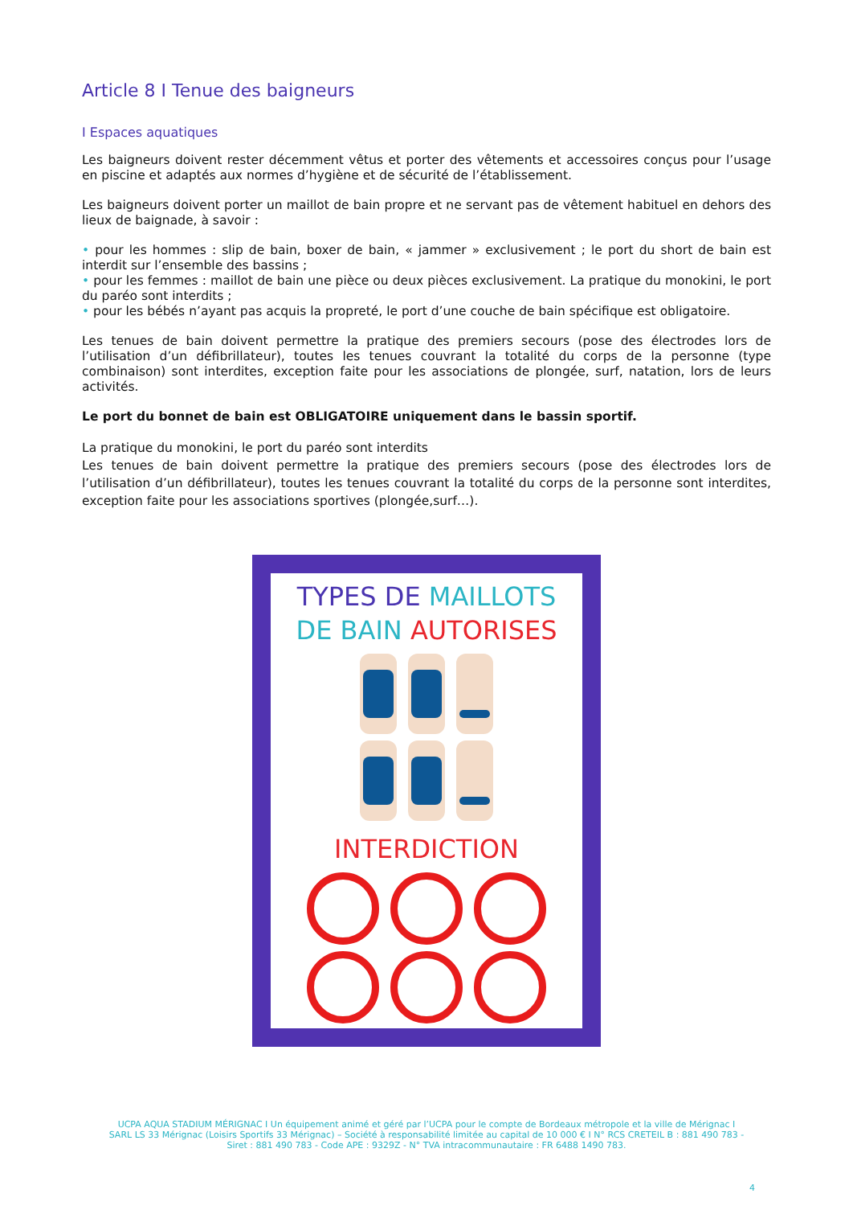Article 8 I Tenue des baigneurs
I Espaces aquatiques
Les baigneurs doivent rester décemment vêtus et porter des vêtements et accessoires conçus pour l’usage en piscine et adaptés aux normes d’hygiène et de sécurité de l’établissement.
Les baigneurs doivent porter un maillot de bain propre et ne servant pas de vêtement habituel en dehors des lieux de baignade, à savoir :
• pour les hommes : slip de bain, boxer de bain, « jammer » exclusivement ; le port du short de bain est interdit sur l’ensemble des bassins ;
• pour les femmes : maillot de bain une pièce ou deux pièces exclusivement. La pratique du monokini, le port du paréo sont interdits ;
• pour les bébés n’ayant pas acquis la propreté, le port d’une couche de bain spécifique est obligatoire.
Les tenues de bain doivent permettre la pratique des premiers secours (pose des électrodes lors de l’utilisation d’un défibrillateur), toutes les tenues couvrant la totalité du corps de la personne (type combinaison) sont interdites, exception faite pour les associations de plongée, surf, natation, lors de leurs activités.
Le port du bonnet de bain est OBLIGATOIRE uniquement dans le bassin sportif.
La pratique du monokini, le port du paréo sont interdits
Les tenues de bain doivent permettre la pratique des premiers secours (pose des électrodes lors de l’utilisation d’un défibrillateur), toutes les tenues couvrant la totalité du corps de la personne sont interdites, exception faite pour les associations sportives (plongée,surf…).
TYPES DE MAILLOTS
DE BAIN AUTORISES
INTERDICTION
UCPA AQUA STADIUM MÉRIGNAC I Un équipement animé et géré par l’UCPA pour le compte de Bordeaux métropole et la ville de Mérignac I
SARL LS 33 Mérignac (Loisirs Sportifs 33 Mérignac) – Société à responsabilité limitée au capital de 10 000 € I N° RCS CRETEIL B : 881 490 783 -
Siret : 881 490 783 - Code APE : 9329Z - N° TVA intracommunautaire : FR 6488 1490 783.
4